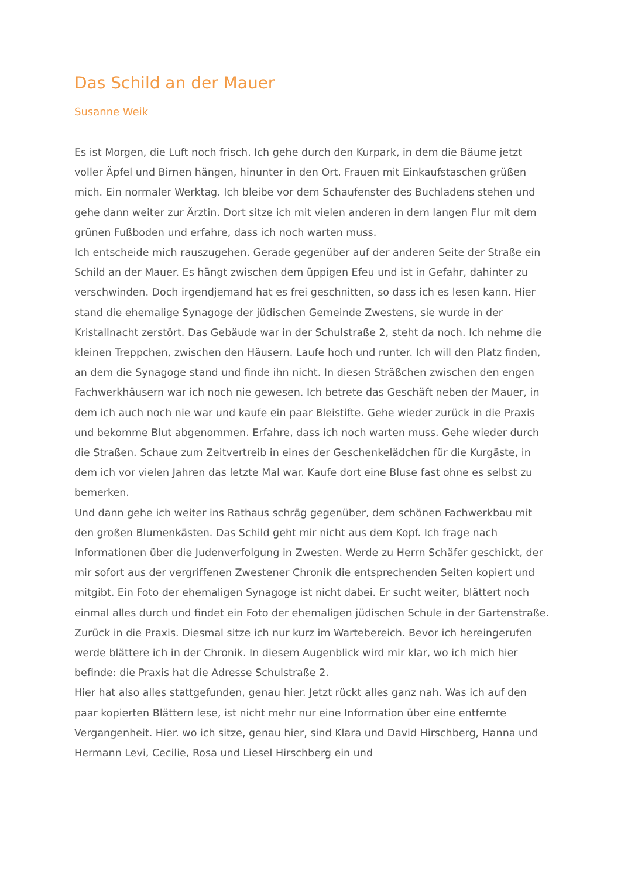Das Schild an der Mauer
Susanne Weik
Es ist Morgen, die Luft noch frisch. Ich gehe durch den Kurpark, in dem die Bäume jetzt voller Äpfel und Birnen hängen, hinunter in den Ort. Frauen mit Einkaufstaschen grüßen mich. Ein normaler Werktag. Ich bleibe vor dem Schaufenster des Buchladens stehen und gehe dann weiter zur Ärztin. Dort sitze ich mit vielen anderen in dem langen Flur mit dem grünen Fußboden und erfahre, dass ich noch warten muss.
Ich entscheide mich rauszugehen. Gerade gegenüber auf der anderen Seite der Straße ein Schild an der Mauer. Es hängt zwischen dem üppigen Efeu und ist in Gefahr, dahinter zu verschwinden. Doch irgendjemand hat es frei geschnitten, so dass ich es lesen kann. Hier stand die ehemalige Synagoge der jüdischen Gemeinde Zwestens, sie wurde in der Kristallnacht zerstört. Das Gebäude war in der Schulstraße 2, steht da noch. Ich nehme die kleinen Treppchen, zwischen den Häusern. Laufe hoch und runter. Ich will den Platz finden, an dem die Synagoge stand und finde ihn nicht. In diesen Sträßchen zwischen den engen Fachwerkhäusern war ich noch nie gewesen. Ich betrete das Geschäft neben der Mauer, in dem ich auch noch nie war und kaufe ein paar Bleistifte. Gehe wieder zurück in die Praxis und bekomme Blut abgenommen. Erfahre, dass ich noch warten muss. Gehe wieder durch die Straßen. Schaue zum Zeitvertreib in eines der Geschenkelädchen für die Kurgäste, in dem ich vor vielen Jahren das letzte Mal war. Kaufe dort eine Bluse fast ohne es selbst zu bemerken.
Und dann gehe ich weiter ins Rathaus schräg gegenüber, dem schönen Fachwerkbau mit den großen Blumenkästen. Das Schild geht mir nicht aus dem Kopf. Ich frage nach Informationen über die Judenverfolgung in Zwesten. Werde zu Herrn Schäfer geschickt, der mir sofort aus der vergriffenen Zwestener Chronik die entsprechenden Seiten kopiert und mitgibt. Ein Foto der ehemaligen Synagoge ist nicht dabei. Er sucht weiter, blättert noch einmal alles durch und findet ein Foto der ehemaligen jüdischen Schule in der Gartenstraße.
Zurück in die Praxis. Diesmal sitze ich nur kurz im Wartebereich. Bevor ich hereingerufen werde blättere ich in der Chronik. In diesem Augenblick wird mir klar, wo ich mich hier befinde: die Praxis hat die Adresse Schulstraße 2.
Hier hat also alles stattgefunden, genau hier. Jetzt rückt alles ganz nah. Was ich auf den paar kopierten Blättern lese, ist nicht mehr nur eine Information über eine entfernte Vergangenheit. Hier. wo ich sitze, genau hier, sind Klara und David Hirschberg, Hanna und Hermann Levi, Cecilie, Rosa und Liesel Hirschberg ein und